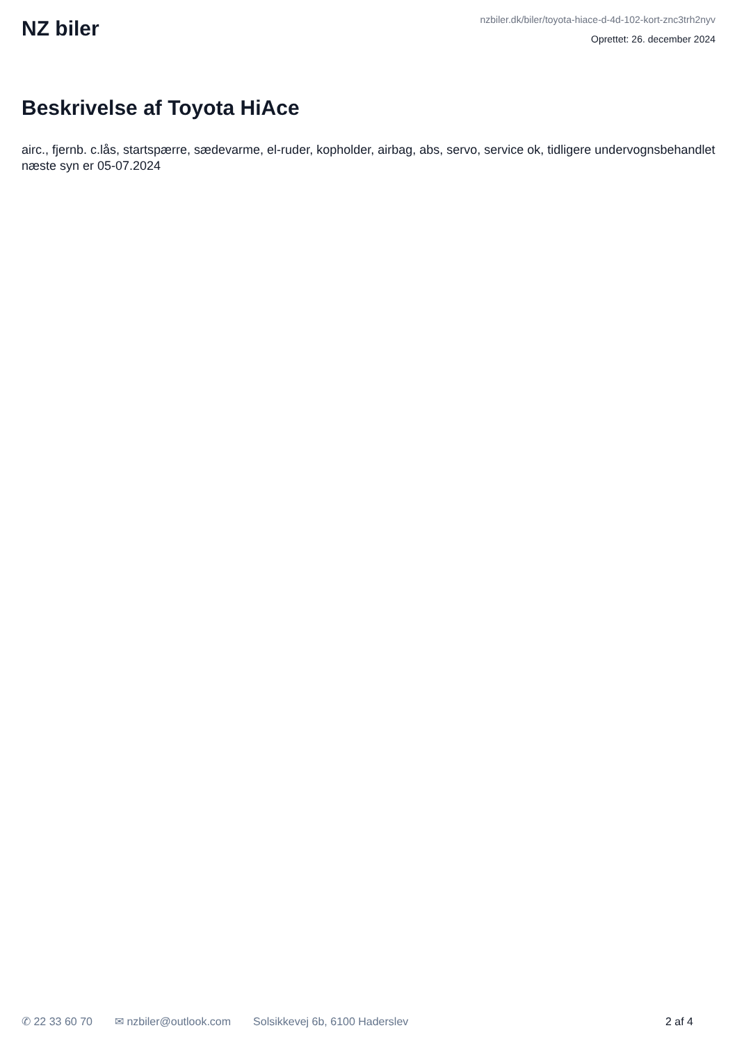NZ biler
nzbiler.dk/biler/toyota-hiace-d-4d-102-kort-znc3trh2nyv
Oprettet: 26. december 2024
Beskrivelse af Toyota HiAce
airc., fjernb. c.lås, startspærre, sædevarme, el-ruder, kopholder, airbag, abs, servo, service ok, tidligere undervognsbehandlet næste syn er 05-07.2024
✆ 22 33 60 70 ✉ nzbiler@outlook.com Solsikkevej 6b, 6100 Haderslev 2 af 4